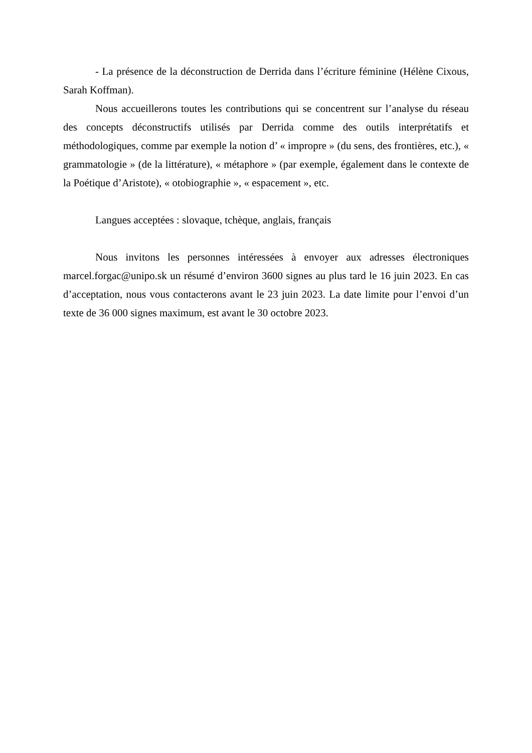- La présence de la déconstruction de Derrida dans l’écriture féminine (Hélène Cixous, Sarah Koffman).
Nous accueillerons toutes les contributions qui se concentrent sur l’analyse du réseau des concepts déconstructifs utilisés par Derrida comme des outils interprétatifs et méthodologiques, comme par exemple la notion d’ « impropre » (du sens, des frontières, etc.), « grammatologie » (de la littérature), « métaphore » (par exemple, également dans le contexte de la Poétique d’Aristote), « otobiographie », « espacement », etc.
Langues acceptées : slovaque, tchèque, anglais, français
Nous invitons les personnes intéressées à envoyer aux adresses électroniques marcel.forgac@unipo.sk un résumé d’environ 3600 signes au plus tard le 16 juin 2023. En cas d’acceptation, nous vous contacterons avant le 23 juin 2023. La date limite pour l’envoi d’un texte de 36 000 signes maximum, est avant le 30 octobre 2023.